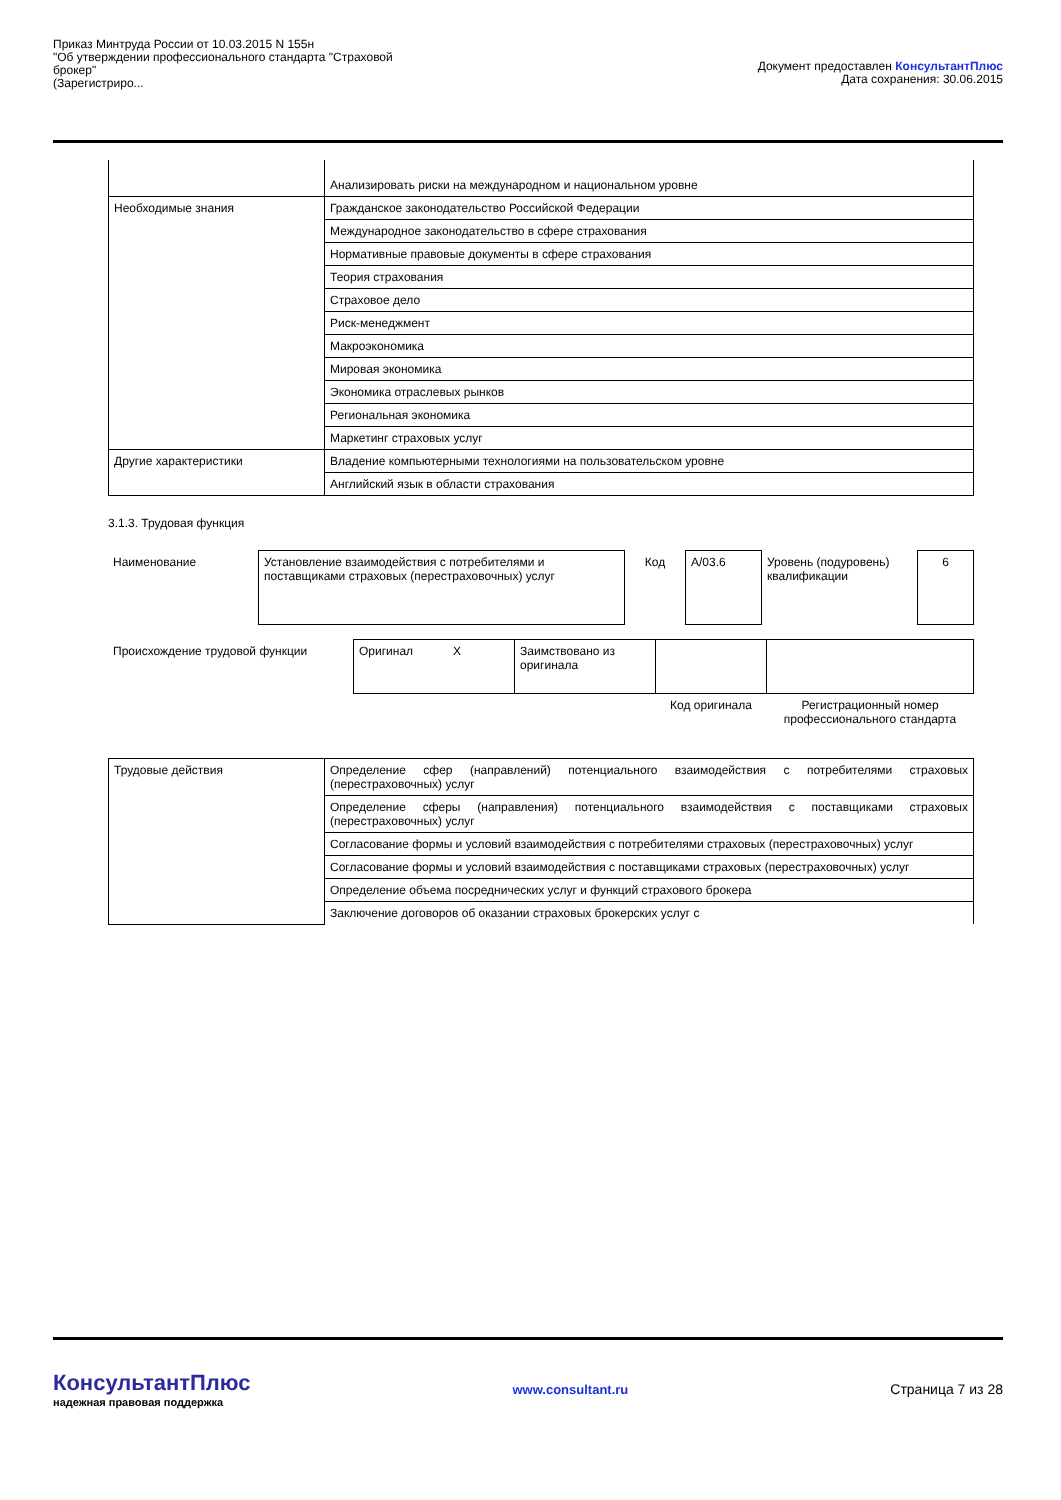Приказ Минтруда России от 10.03.2015 N 155н
"Об утверждении профессионального стандарта "Страховой
брокер"
(Зарегистриро...
Документ предоставлен КонсультантПлюс
Дата сохранения: 30.06.2015
| | Анализировать риски на международном и национальном уровне |
| Необходимые знания | Гражданское законодательство Российской Федерации |
| | Международное законодательство в сфере страхования |
| | Нормативные правовые документы в сфере страхования |
| | Теория страхования |
| | Страховое дело |
| | Риск-менеджмент |
| | Макроэкономика |
| | Мировая экономика |
| | Экономика отраслевых рынков |
| | Региональная экономика |
| | Маркетинг страховых услуг |
| Другие характеристики | Владение компьютерными технологиями на пользовательском уровне |
| | Английский язык в области страхования |
3.1.3. Трудовая функция
| Наименование | Установление взаимодействия с потребителями и поставщиками страховых (перестраховочных) услуг | Код | A/03.6 | Уровень (подуровень) квалификации | 6 |
| Происхождение трудовой функции | Оригинал X | Заимствовано из оригинала | | |
| | | | Код оригинала | Регистрационный номер профессионального стандарта |
| Трудовые действия | Определение сфер (направлений) потенциального взаимодействия с потребителями страховых (перестраховочных) услуг |
| | Определение сферы (направления) потенциального взаимодействия с поставщиками страховых (перестраховочных) услуг |
| | Согласование формы и условий взаимодействия с потребителями страховых (перестраховочных) услуг |
| | Согласование формы и условий взаимодействия с поставщиками страховых (перестраховочных) услуг |
| | Определение объема посреднических услуг и функций страхового брокера |
| | Заключение договоров об оказании страховых брокерских услуг с |
КонсультантПлюс
надежная правовая поддержка
www.consultant.ru Страница 7 из 28